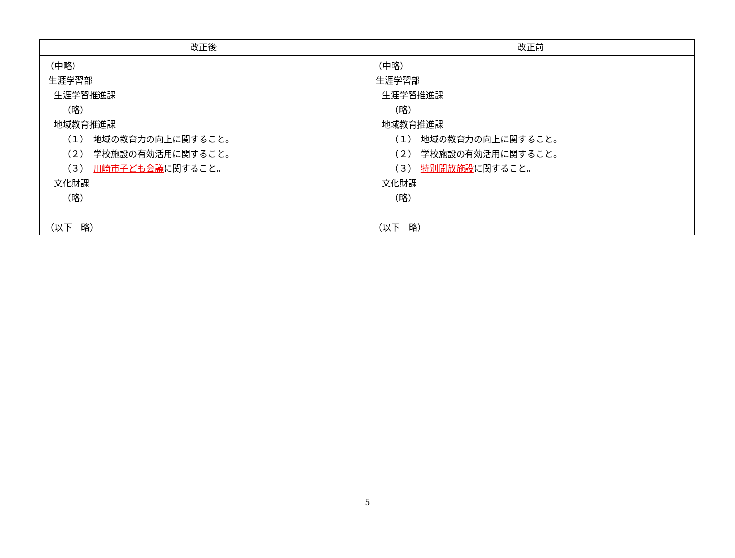| 改正後 | 改正前 |
| --- | --- |
| （中略） 生涯学習部 生涯学習推進課 （略） 地域教育推進課 （１） 地域の教育力の向上に関すること。 （２） 学校施設の有効活用に関すること。 （３） 川崎市子ども会議 に関すること。 文化財課 （略） （以下 略） | （中略） 生涯学習部 生涯学習推進課 （略） 地域教育推進課 （１） 地域の教育力の向上に関すること。 （２） 学校施設の有効活用に関すること。 （３） 特別開放施設 に関すること。 文化財課 （略） （以下 略） |
5